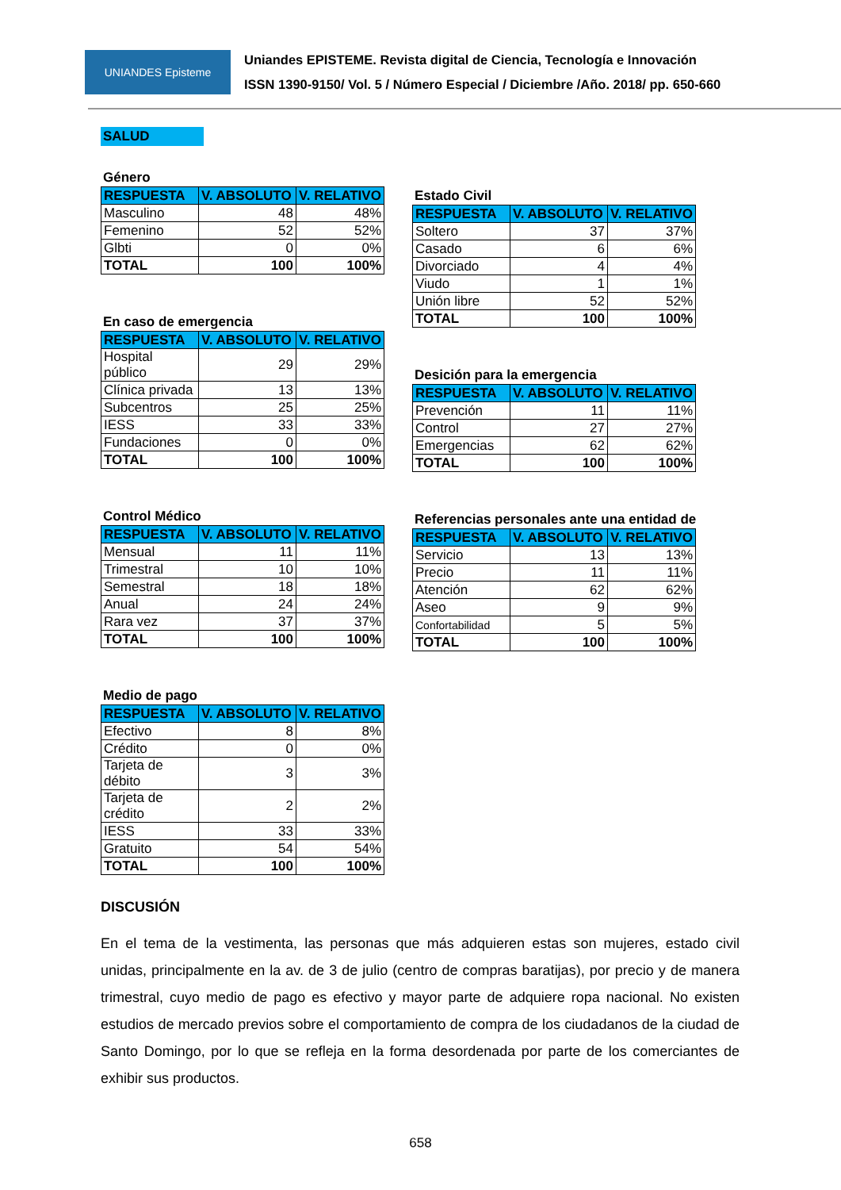UNIANDES Episteme
Uniandes EPISTEME. Revista digital de Ciencia, Tecnología e Innovación
ISSN 1390-9150/ Vol. 5 / Número Especial / Diciembre /Año. 2018/ pp. 650-660
SALUD
Género
| RESPUESTA | V. ABSOLUTO | V. RELATIVO |
| --- | --- | --- |
| Masculino | 48 | 48% |
| Femenino | 52 | 52% |
| Glbti | 0 | 0% |
| TOTAL | 100 | 100% |
En caso de emergencia
| RESPUESTA | V. ABSOLUTO | V. RELATIVO |
| --- | --- | --- |
| Hospital público | 29 | 29% |
| Clínica privada | 13 | 13% |
| Subcentros | 25 | 25% |
| IESS | 33 | 33% |
| Fundaciones | 0 | 0% |
| TOTAL | 100 | 100% |
Control Médico
| RESPUESTA | V. ABSOLUTO | V. RELATIVO |
| --- | --- | --- |
| Mensual | 11 | 11% |
| Trimestral | 10 | 10% |
| Semestral | 18 | 18% |
| Anual | 24 | 24% |
| Rara vez | 37 | 37% |
| TOTAL | 100 | 100% |
Medio de pago
| RESPUESTA | V. ABSOLUTO | V. RELATIVO |
| --- | --- | --- |
| Efectivo | 8 | 8% |
| Crédito | 0 | 0% |
| Tarjeta de débito | 3 | 3% |
| Tarjeta de crédito | 2 | 2% |
| IESS | 33 | 33% |
| Gratuito | 54 | 54% |
| TOTAL | 100 | 100% |
Estado Civil
| RESPUESTA | V. ABSOLUTO | V. RELATIVO |
| --- | --- | --- |
| Soltero | 37 | 37% |
| Casado | 6 | 6% |
| Divorciado | 4 | 4% |
| Viudo | 1 | 1% |
| Unión libre | 52 | 52% |
| TOTAL | 100 | 100% |
Desición para la emergencia
| RESPUESTA | V. ABSOLUTO | V. RELATIVO |
| --- | --- | --- |
| Prevención | 11 | 11% |
| Control | 27 | 27% |
| Emergencias | 62 | 62% |
| TOTAL | 100 | 100% |
Referencias personales ante una entidad de
| RESPUESTA | V. ABSOLUTO | V. RELATIVO |
| --- | --- | --- |
| Servicio | 13 | 13% |
| Precio | 11 | 11% |
| Atención | 62 | 62% |
| Aseo | 9 | 9% |
| Confortabilidad | 5 | 5% |
| TOTAL | 100 | 100% |
DISCUSIÓN
En el tema de la vestimenta, las personas que más adquieren estas son mujeres, estado civil unidas, principalmente en la av. de 3 de julio (centro de compras baratijas), por precio y de manera trimestral, cuyo medio de pago es efectivo y mayor parte de adquiere ropa nacional. No existen estudios de mercado previos sobre el comportamiento de compra de los ciudadanos de la ciudad de Santo Domingo, por lo que se refleja en la forma desordenada por parte de los comerciantes de exhibir sus productos.
658